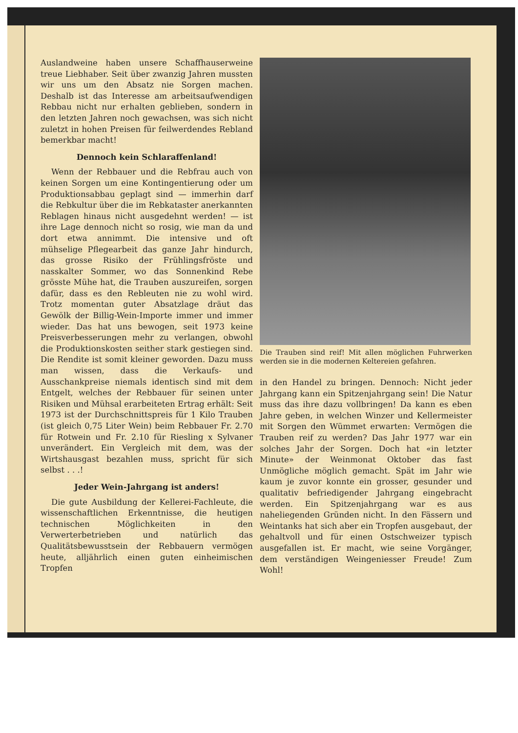Auslandweine haben unsere Schaffhauserweine treue Liebhaber. Seit über zwanzig Jahren mussten wir uns um den Absatz nie Sorgen machen. Deshalb ist das Interesse am arbeitsaufwendigen Rebbau nicht nur erhalten geblieben, sondern in den letzten Jahren noch gewachsen, was sich nicht zuletzt in hohen Preisen für feilwerdendes Rebland bemerkbar macht!
Dennoch kein Schlaraffenland!
Wenn der Rebbauer und die Rebfrau auch von keinen Sorgen um eine Kontingentierung oder um Produktionsabbau geplagt sind — immerhin darf die Rebkultur über die im Rebkataster anerkannten Reblagen hinaus nicht ausgedehnt werden! — ist ihre Lage dennoch nicht so rosig, wie man da und dort etwa annimmt. Die intensive und oft mühselige Pflegearbeit das ganze Jahr hindurch, das grosse Risiko der Frühlingsfröste und nasskalter Sommer, wo das Sonnenkind Rebe grösste Mühe hat, die Trauben auszureifen, sorgen dafür, dass es den Rebleuten nie zu wohl wird. Trotz momentan guter Absatzlage dräut das Gewölk der Billig-Wein-Importe immer und immer wieder. Das hat uns bewogen, seit 1973 keine Preisverbesserungen mehr zu verlangen, obwohl die Produktionskosten seither stark gestiegen sind. Die Rendite ist somit kleiner geworden. Dazu muss man wissen, dass die Verkaufs- und Ausschankpreise niemals identisch sind mit dem Entgelt, welches der Rebbauer für seinen unter Risiken und Mühsal erarbeiteten Ertrag erhält: Seit 1973 ist der Durchschnittspreis für 1 Kilo Trauben (ist gleich 0,75 Liter Wein) beim Rebbauer Fr. 2.70 für Rotwein und Fr. 2.10 für Riesling x Sylvaner unverändert. Ein Vergleich mit dem, was der Wirtshausgast bezahlen muss, spricht für sich selbst . . .!
Jeder Wein-Jahrgang ist anders!
Die gute Ausbildung der Kellerei-Fachleute, die wissenschaftlichen Erkenntnisse, die heutigen technischen Möglichkeiten in den Verwerterbetrieben und natürlich das Qualitätsbewusstsein der Rebbauern vermögen heute, alljährlich einen guten einheimischen Tropfen
Die Trauben sind reif! Mit allen möglichen Fuhrwerken werden sie in die modernen Keltereien gefahren.
in den Handel zu bringen. Dennoch: Nicht jeder Jahrgang kann ein Spitzenjahrgang sein! Die Natur muss das ihre dazu vollbringen! Da kann es eben Jahre geben, in welchen Winzer und Kellermeister mit Sorgen den Wümmet erwarten: Vermögen die Trauben reif zu werden? Das Jahr 1977 war ein solches Jahr der Sorgen. Doch hat «in letzter Minute» der Weinmonat Oktober das fast Unmögliche möglich gemacht. Spät im Jahr wie kaum je zuvor konnte ein grosser, gesunder und qualitativ befriedigender Jahrgang eingebracht werden. Ein Spitzenjahrgang war es aus naheliegenden Gründen nicht. In den Fässern und Weintanks hat sich aber ein Tropfen ausgebaut, der gehaltvoll und für einen Ostschweizer typisch ausgefallen ist. Er macht, wie seine Vorgänger, dem verständigen Weingeniesser Freude! Zum Wohl!